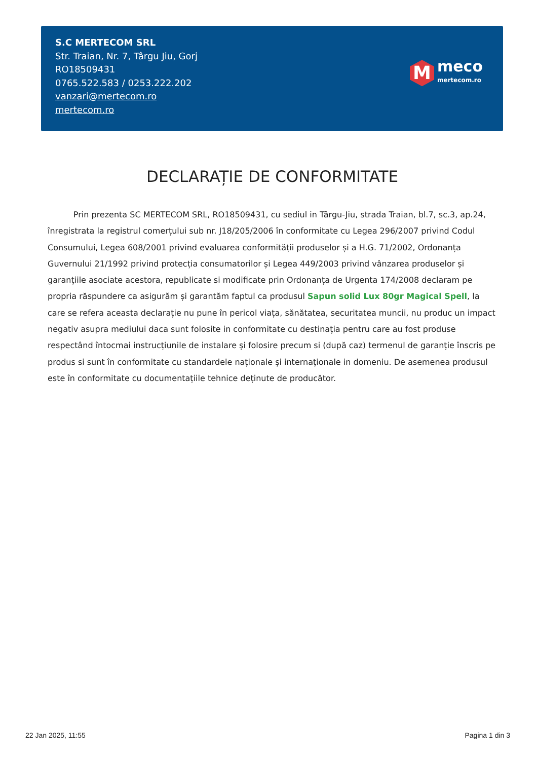S.C MERTECOM SRL
Str. Traian, Nr. 7, Târgu Jiu, Gorj
RO18509431
0765.522.583 / 0253.222.202
vanzari@mertecom.ro
mertecom.ro
M
meco
mertecom.ro
DECLARAȚIE DE CONFORMITATE
Prin prezenta SC MERTECOM SRL, RO18509431, cu sediul in Târgu-Jiu, strada Traian, bl.7, sc.3, ap.24, înregistrata la registrul comerțului sub nr. J18/205/2006 în conformitate cu Legea 296/2007 privind Codul Consumului, Legea 608/2001 privind evaluarea conformității produselor și a H.G. 71/2002, Ordonanța Guvernului 21/1992 privind protecția consumatorilor și Legea 449/2003 privind vânzarea produselor și garanțiile asociate acestora, republicate si modificate prin Ordonanța de Urgenta 174/2008 declaram pe propria răspundere ca asigurăm și garantăm faptul ca produsul Sapun solid Lux 80gr Magical Spell, la care se refera aceasta declarație nu pune în pericol viața, sănătatea, securitatea muncii, nu produc un impact negativ asupra mediului daca sunt folosite in conformitate cu destinația pentru care au fost produse respectând întocmai instrucțiunile de instalare și folosire precum si (după caz) termenul de garanție înscris pe produs si sunt în conformitate cu standardele naționale și internaționale in domeniu. De asemenea produsul este în conformitate cu documentațiile tehnice deținute de producător.
22 Jan 2025, 11:55 Pagina 1 din 3